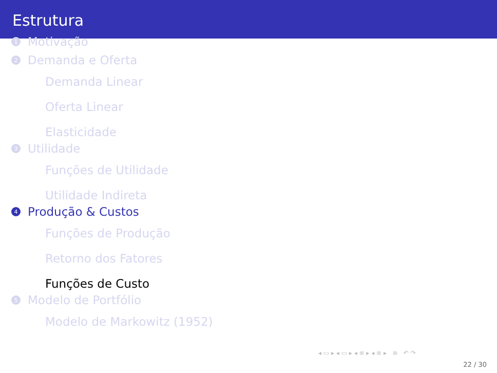Estrutura
1 Motivação
2 Demanda e Oferta
Demanda Linear
Oferta Linear
Elasticidade
3 Utilidade
Funções de Utilidade
Utilidade Indireta
4 Produção & Custos
Funções de Produção
Retorno dos Fatores
Funções de Custo
5 Modelo de Portfólio
Modelo de Markowitz (1952)
◂ ▭ ▸ ◂ ▭ ▸ ◂ ≡ ▸ ◂ ≡ ▸ ≡ ↶ ↷
22 / 30